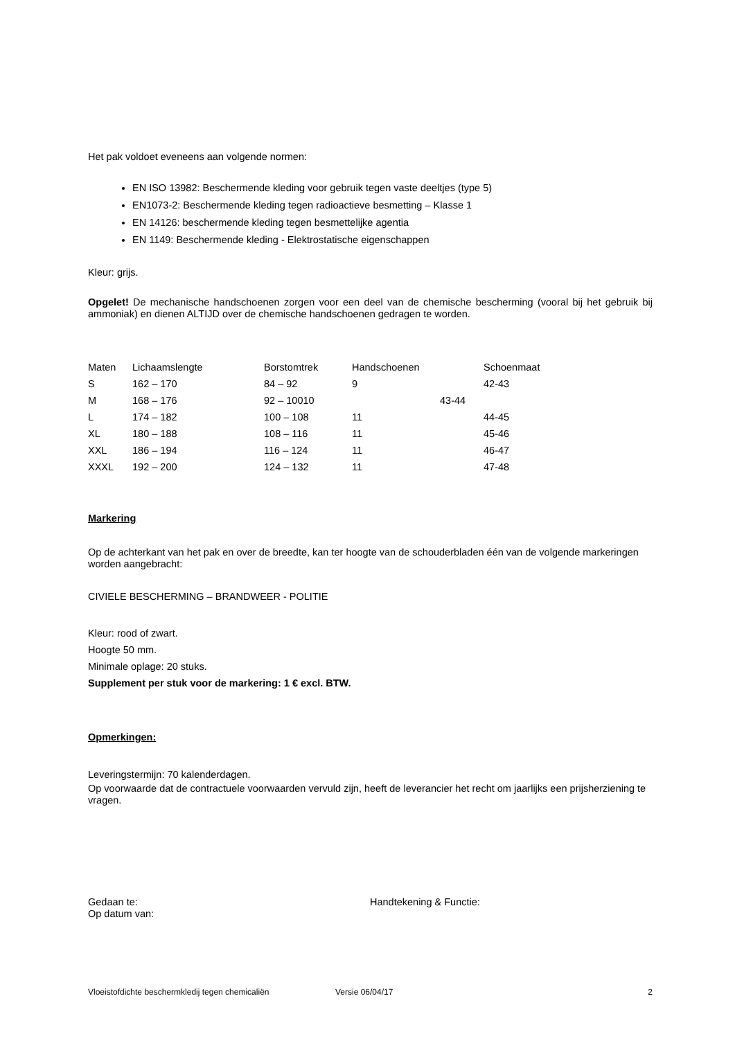Het pak voldoet eveneens aan volgende normen:
EN ISO 13982: Beschermende kleding voor gebruik tegen vaste deeltjes (type 5)
EN1073-2: Beschermende kleding tegen radioactieve besmetting – Klasse 1
EN 14126: beschermende kleding tegen besmettelijke agentia
EN 1149: Beschermende kleding - Elektrostatische eigenschappen
Kleur: grijs.
Opgelet! De mechanische handschoenen zorgen voor een deel van de chemische bescherming (vooral bij het gebruik bij ammoniak) en dienen ALTIJD over de chemische handschoenen gedragen te worden.
| Maten | Lichaamslengte | Borstomtrek | Handschoenen | Schoenmaat |
| S | 162 – 170 | 84 – 92 | 9 | 42-43 |
| M | 168 – 176 | 92 – 10010 | 43-44 | |
| L | 174 – 182 | 100 – 108 | 11 | 44-45 |
| XL | 180 – 188 | 108 – 116 | 11 | 45-46 |
| XXL | 186 – 194 | 116 – 124 | 11 | 46-47 |
| XXXL | 192 – 200 | 124 – 132 | 11 | 47-48 |
Markering
Op de achterkant van het pak en over de breedte, kan ter hoogte van de schouderbladen één van de volgende markeringen worden aangebracht:
CIVIELE BESCHERMING – BRANDWEER - POLITIE
Kleur: rood of zwart.
Hoogte 50 mm.
Minimale oplage: 20 stuks.
Supplement per stuk voor de markering: 1 € excl. BTW.
Opmerkingen:
Leveringstermijn: 70 kalenderdagen.
Op voorwaarde dat de contractuele voorwaarden vervuld zijn, heeft de leverancier het recht om jaarlijks een prijsherziening te vragen.
Gedaan te:
Op datum van:
Handtekening & Functie:
Vloeistofdichte beschermkledij tegen chemicaliën Versie 06/04/17 2